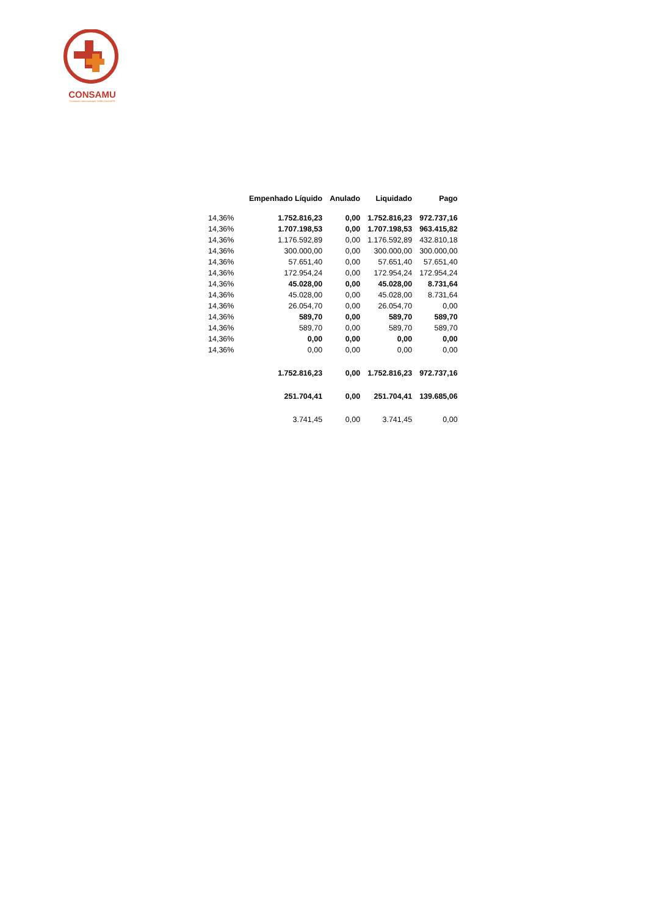CONSAMU
Consórcio Intermunicipal SAMU Oeste/PR
| | Empenhado Líquido | Anulado | Liquidado | Pago |
| --- | --- | --- | --- | --- |
| 14,36% | 1.752.816,23 | 0,00 | 1.752.816,23 | 972.737,16 |
| 14,36% | 1.707.198,53 | 0,00 | 1.707.198,53 | 963.415,82 |
| 14,36% | 1.176.592,89 | 0,00 | 1.176.592,89 | 432.810,18 |
| 14,36% | 300.000,00 | 0,00 | 300.000,00 | 300.000,00 |
| 14,36% | 57.651,40 | 0,00 | 57.651,40 | 57.651,40 |
| 14,36% | 172.954,24 | 0,00 | 172.954,24 | 172.954,24 |
| 14,36% | 45.028,00 | 0,00 | 45.028,00 | 8.731,64 |
| 14,36% | 45.028,00 | 0,00 | 45.028,00 | 8.731,64 |
| 14,36% | 26.054,70 | 0,00 | 26.054,70 | 0,00 |
| 14,36% | 589,70 | 0,00 | 589,70 | 589,70 |
| 14,36% | 589,70 | 0,00 | 589,70 | 589,70 |
| 14,36% | 0,00 | 0,00 | 0,00 | 0,00 |
| 14,36% | 0,00 | 0,00 | 0,00 | 0,00 |
| | 1.752.816,23 | 0,00 | 1.752.816,23 | 972.737,16 |
| | 251.704,41 | 0,00 | 251.704,41 | 139.685,06 |
| | 3.741,45 | 0,00 | 3.741,45 | 0,00 |